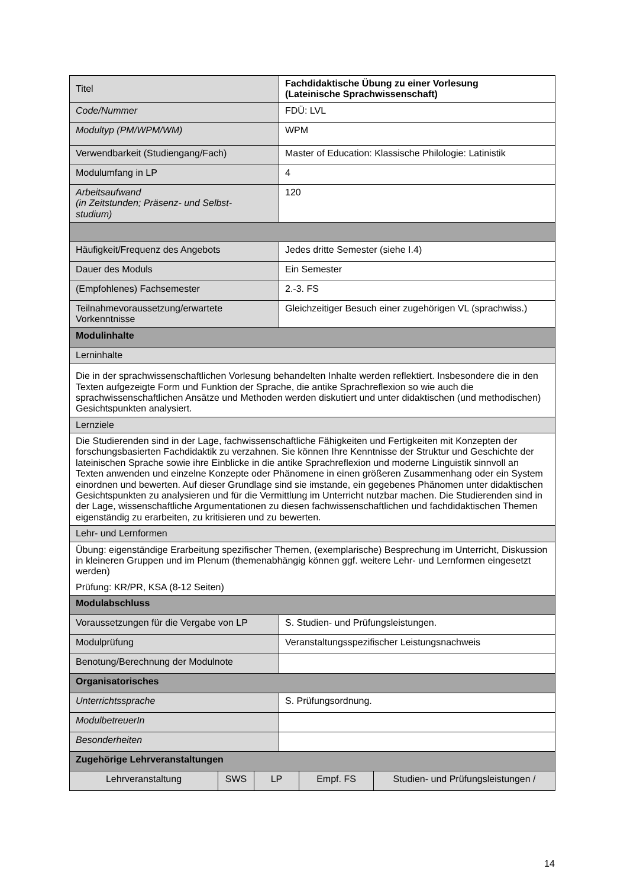| Titel | Fachdidaktische Übung zu einer Vorlesung (Lateinische Sprachwissenschaft) |
| Code/Nummer | FDÜ: LVL |
| Modultyp (PM/WPM/WM) | WPM |
| Verwendbarkeit (Studiengang/Fach) | Master of Education: Klassische Philologie: Latinistik |
| Modulumfang in LP | 4 |
| Arbeitsaufwand (in Zeitstunden; Präsenz- und Selbst- studium) | 120 |
| Häufigkeit/Frequenz des Angebots | Jedes dritte Semester (siehe I.4) |
| Dauer des Moduls | Ein Semester |
| (Empfohlenes) Fachsemester | 2.-3. FS |
| Teilnahmevoraussetzung/erwartete Vorkenntnisse | Gleichzeitiger Besuch einer zugehörigen VL (sprachwiss.) |
| Modulinhalte | |
| Lerninhalte | |
| Die in der sprachwissenschaftlichen Vorlesung behandelten Inhalte werden reflektiert. Insbesondere die in den Texten aufgezeigte Form und Funktion der Sprache, die antike Sprachreflexion so wie auch die sprachwissenschaftlichen Ansätze und Methoden werden diskutiert und unter didaktischen (und methodischen) Gesichtspunkten analysiert. | |
| Lernziele | |
| Die Studierenden sind in der Lage, fachwissenschaftliche Fähigkeiten und Fertigkeiten mit Konzepten der forschungsbasierten Fachdidaktik zu verzahnen. Sie können Ihre Kenntnisse der Struktur und Geschichte der lateinischen Sprache sowie ihre Einblicke in die antike Sprachreflexion und moderne Linguistik sinnvoll an Texten anwenden und einzelne Konzepte oder Phänomene in einen größeren Zusammenhang oder ein System einordnen und bewerten. Auf dieser Grundlage sind sie imstande, ein gegebenes Phänomen unter didaktischen Gesichtspunkten zu analysieren und für die Vermittlung im Unterricht nutzbar machen. Die Studierenden sind in der Lage, wissenschaftliche Argumentationen zu diesen fachwissenschaftlichen und fachdidaktischen Themen eigenständig zu erarbeiten, zu kritisieren und zu bewerten. | |
| Lehr- und Lernformen | |
| Übung: eigenständige Erarbeitung spezifischer Themen, (exemplarische) Besprechung im Unterricht, Diskussion in kleineren Gruppen und im Plenum (themenabhängig können ggf. weitere Lehr- und Lernformen eingesetzt werden) Prüfung: KR/PR, KSA (8-12 Seiten) | |
| Modulabschluss | |
| Voraussetzungen für die Vergabe von LP | S. Studien- und Prüfungsleistungen. |
| Modulprüfung | Veranstaltungsspezifischer Leistungsnachweis |
| Benotung/Berechnung der Modulnote | |
| Organisatorisches | |
| Unterrichtssprache | S. Prüfungsordnung. |
| ModulbetreuerIn | |
| Besonderheiten | |
| Zugehörige Lehrveranstaltungen | |
| / Lehrveranstaltung / SWS / LP / Empf. FS / Studien- und Prüfungsleistungen / / | |
14